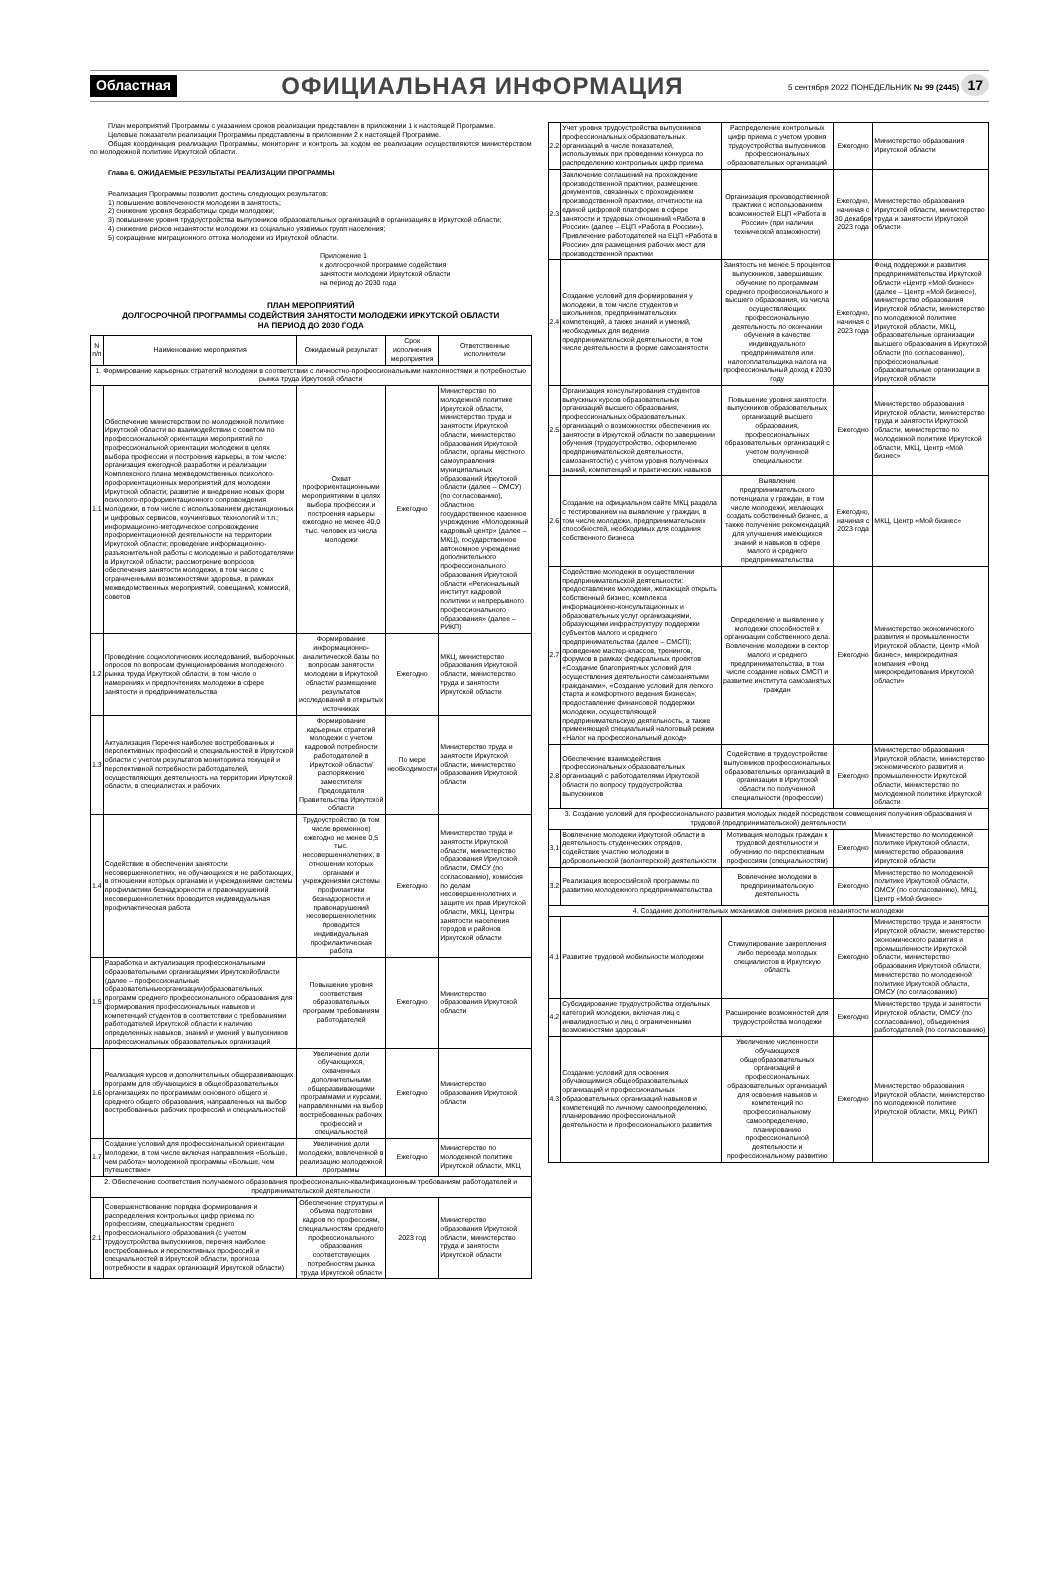Областная ОФИЦИАЛЬНАЯ ИНФОРМАЦИЯ 5 сентября 2022 ПОНЕДЕЛЬНИК № 99 (2445) 17
План мероприятий Программы с указанием сроков реализации представлен в приложении 1 к настоящей Программе.
Целевые показатели реализации Программы представлены в приложении 2 к настоящей Программе.
Общая координация реализации Программы, мониторинг и контроль за ходом ее реализации осуществляются министерством по молодежной политике Иркутской области.
Глава 6. ОЖИДАЕМЫЕ РЕЗУЛЬТАТЫ РЕАЛИЗАЦИИ ПРОГРАММЫ
Реализация Программы позволит достичь следующих результатов:
1) повышение вовлеченности молодежи в занятость;
2) снижение уровня безработицы среди молодежи;
3) повышение уровня трудоустройства выпускников образовательных организаций в организациях в Иркутской области;
4) снижение рисков незанятости молодежи из социально уязвимых групп населения;
5) сокращение миграционного оттока молодежи из Иркутской области.
Приложение 1
к долгосрочной программе содействия
занятости молодежи Иркутской области
на период до 2030 года
ПЛАН МЕРОПРИЯТИЙ
ДОЛГОСРОЧНОЙ ПРОГРАММЫ СОДЕЙСТВИЯ ЗАНЯТОСТИ МОЛОДЕЖИ ИРКУТСКОЙ ОБЛАСТИ
НА ПЕРИОД ДО 2030 ГОДА
| N п/п | Наименование мероприятия | Ожидаемый результат | Срок исполнения мероприятия | Ответственные исполнители |
| --- | --- | --- | --- | --- |
| 1. Формирование карьерных стратегий молодежи в соответствии с личностно-профессиональными наклонностями и потребностью рынка труда Иркутской области | | | | |
| 1.1 | Обеспечение министерством по молодежной политике Иркутской области во взаимодействии с советом по профессиональной ориентации мероприятий по профессиональной ориентации молодежи в целях выбора профессии и построения карьеры, в том числе: организация ежегодной разработки и реализации Комплексного плана межведомственных психолого-профориентационных мероприятий для молодежи Иркутской области; развитие и внедрение новых форм психолого-профориентационного сопровождения молодежи, в том числе с использованием дистанционных и цифровых сервисов, коучинговых технологий и т.п.; информационно-методическое сопровождение профориентационной деятельности на территории Иркутской области; проведение информационно-разъяснительной работы с молодежью и работодателями в Иркутской области; рассмотрение вопросов обеспечения занятости молодежи, в том числе с ограниченными возможностями здоровья, в рамках межведомственных мероприятий, совещаний, комиссий, советов | Охват профориентационными мероприятиями в целях выбора профессии и построения карьеры ежегодно не менее 40,0 тыс. человек из числа молодежи | Ежегодно | Министерство по молодежной политике Иркутской области, министерство труда и занятости Иркутской области, министерство образования Иркутской области, органы местного самоуправления муниципальных образований Иркутской области (далее – ОМСУ) (по согласованию), областное государственное казенное учреждение «Молодежный кадровый центр» (далее – МКЦ), государственное автономное учреждение дополнительного профессионального образования Иркутской области «Региональный институт кадровой политики и непрерывного профессионального образования» (далее – РИКП) |
| 1.2 | Проведение социологических исследований, выборочных опросов по вопросам функционирования молодежного рынка труда Иркутской области, в том числе о намерениях и предпочтениях молодежи в сфере занятости и предпринимательства | Формирование информационно-аналитической базы по вопросам занятости молодежи в Иркутской области/ размещение результатов исследований в открытых источниках | Ежегодно | МКЦ, министерство образования Иркутской области, министерство труда и занятости Иркутской области |
| 1.3 | Актуализация Перечня наиболее востребованных и перспективных профессий и специальностей в Иркутской области с учетом результатов мониторинга текущей и перспективной потребности работодателей, осуществляющих деятельность на территории Иркутской области, в специалистах и рабочих | Формирование карьерных стратегий молодежи с учетом кадровой потребности работодателей в Иркутской области/распоряжение заместителя Председателя Правительства Иркутской области | По мере необходимости | Министерство труда и занятости Иркутской области, министерство образования Иркутской области |
| 1.4 | Содействие в обеспечении занятости несовершеннолетних, не обучающихся и не работающих, в отношении которых органами и учреждениями системы профилактики безнадзорности и правонарушений несовершеннолетних проводится индивидуальная профилактическая работа | Трудоустройство (в том числе временное) ежегодно не менее 0,5 тыс. несовершеннолетних, в отношении которых органами и учреждениями системы профилактики безнадзорности и правонарушений несовершеннолетних проводится индивидуальная профилактическая работа | Ежегодно | Министерство труда и занятости Иркутской области, министерство образования Иркутской области, ОМСУ (по согласованию), комиссия по делам несовершеннолетних и защите их прав Иркутской области, МКЦ, Центры занятости населения городов и районов Иркутской области |
| 1.5 | Разработка и актуализация профессиональными образовательными организациями Иркутскойобласти (далее – профессиональные образовательныеорганизации)образовательных программ среднего профессионального образования для формирования профессиональных навыков и компетенций студентов в соответствии с требованиями работодателей Иркутской области к наличию определенных навыков, знаний и умений у выпускников профессиональных образовательных организаций | Повышение уровня соответствия образовательных программ требованиям работодателей | Ежегодно | Министерство образования Иркутской области |
| 1.6 | Реализация курсов и дополнительных общеразвивающих программ для обучающихся в общеобразовательных организациях по программам основного общего и среднего общего образования, направленных на выбор востребованных рабочих профессий и специальностей | Увеличение доли обучающихся, охваченных дополнительными общеразвивающими программами и курсами, направленными на выбор востребованных рабочих профессий и специальностей | Ежегодно | Министерство образования Иркутской области |
| 1.7 | Создание условий для профессиональной ориентации молодежи, в том числе включая направления «Больше, чем работа» молодежной программы «Больше, чем путешествие» | Увеличение доли молодежи, вовлеченной в реализацию молодежной программы | Ежегодно | Министерство по молодежной политике Иркутской области, МКЦ |
| 2. Обеспечение соответствия получаемого образования профессионально-квалификационным требованиям работодателей и предпринимательской деятельности | | | | |
| 2.1 | Совершенствование порядка формирования и распределения контрольных цифр приема по профессиям, специальностям среднего профессионального образования (с учетом трудоустройства выпускников, перечня наиболее востребованных и перспективных профессий и специальностей в Иркутской области, прогноза потребности в кадрах организаций Иркутской области) | Обеспечение структуры и объема подготовки кадров по профессиям, специальностям среднего профессионального образования соответствующих потребностям рынка труда Иркутской области | 2023 год | Министерство образования Иркутской области, министерство труда и занятости Иркутской области |
| 2.2 | Учет уровня трудоустройства выпускников профессиональных образовательных организаций в числе показателей, используемых при проведении конкурса по распределению контрольных цифр приема | Распределение контрольных цифр приема с учетом уровня трудоустройства выпускников профессиональных образовательных организаций | Ежегодно | Министерство образования Иркутской области |
| 2.3 | Заключение соглашений на прохождение производственной практики, размещение документов, связанных с прохождением производственной практики, отчетности на единой цифровой платформе в сфере занятости и трудовых отношений «Работа в России» (далее – ЕЦП «Работа в России»). Привлечение работодателей на ЕЦП «Работа в России» для размещения рабочих мест для производственной практики | Организация производственной практики с использованием возможностей ЕЦП «Работа в России» (при наличии технической возможности) | Ежегодно, начиная с 30 декабря 2023 года | Министерство образования Иркутской области, министерство труда и занятости Иркутской области |
| 2.4 | Создание условий для формирования у молодежи, в том числе студентов и школьников, предпринимательских компетенций, а также знаний и умений, необходимых для ведения предпринимательской деятельности, в том числе деятельности в форме самозанятости | Занятость не менее 5 процентов выпускников, завершивших обучение по программам среднего профессионального и высшего образования, из числа осуществляющих профессиональную деятельность по окончании обучения в качестве индивидуального предпринимателя или налогоплательщика налога на профессиональный доход к 2030 году | Ежегодно, начиная с 2023 года | Фонд поддержки и развития предпринимательства Иркутской области «Центр «Мой бизнес» (далее – Центр «Мой бизнес»), министерство образования Иркутской области, министерство по молодежной политике Иркутской области, МКЦ, образовательные организации высшего образования в Иркутской области (по согласованию), профессиональные образовательные организации в Иркутской области |
| 2.5 | Организация консультирования студентов выпускных курсов образовательных организаций высшего образования, профессиональных образовательных организаций о возможностях обеспечения их занятости в Иркутской области по завершении обучения (трудоустройство, оформление предпринимательской деятельности, самозанятости) с учетом уровня полученных знаний, компетенций и практических навыков | Повышение уровня занятости выпускников образовательных организаций высшего образования, профессиональных образовательных организаций с учетом полученной специальности | Ежегодно | Министерство образования Иркутской области, министерство труда и занятости Иркутской области, министерство по молодежной политике Иркутской области, МКЦ, Центр «Мой бизнес» |
| 2.6 | Создание на официальном сайте МКЦ раздела с тестированием на выявление у граждан, в том числе молодежи, предпринимательских способностей, необходимых для создания собственного бизнеса | Выявление предпринимательского потенциала у граждан, в том числе молодежи, желающих создать собственный бизнес, а также получение рекомендаций для улучшения имеющихся знаний и навыков в сфере малого и среднего предпринимательства | Ежегодно, начиная с 2023 года | МКЦ, Центр «Мой бизнес» |
| 2.7 | Содействие молодежи в осуществлении предпринимательской деятельности: предоставление молодежи, желающей открыть собственный бизнес, комплекса информационно-консультационных и образовательных услуг организациями, образующими инфраструктуру поддержки субъектов малого и среднего предпринимательства (далее – СМСП); проведение мастер-классов, тренингов, форумов в рамках федеральных проектов «Создание благоприятных условий для осуществления деятельности самозанятыми гражданами», «Создание условий для легкого старта и комфортного ведения бизнеса»; предоставление финансовой поддержки молодежи, осуществляющей предпринимательскую деятельность, а также применяющей специальный налоговый режим «Налог на профессиональный доход» | Определение и выявление у молодежи способностей к организации собственного дела. Вовлечение молодежи в сектор малого и среднего предпринимательства, в том числе создание новых СМСП и развитие института самозанятых граждан | Ежегодно | Министерство экономического развития и промышленности Иркутской области, Центр «Мой бизнес», микрокредитная компания «Фонд микрокредитования Иркутской области» |
| 2.8 | Обеспечение взаимодействия профессиональных образовательных организаций с работодателями Иркутской области по вопросу трудоустройства выпускников | Содействие в трудоустройстве выпускников профессиональных образовательных организаций в организации в Иркутской области по полученной специальности (профессии) | Ежегодно | Министерство образования Иркутской области, министерство экономического развития и промышленности Иркутской области, министерство по молодежной политике Иркутской области |
| 3. Создание условий для профессионального развития молодых людей посредством совмещения получения образования и трудовой (предпринимательской) деятельности | | | | |
| 3.1 | Вовлечение молодежи Иркутской области в деятельность студенческих отрядов, содействие участию молодежи в добровольческой (волонтерской) деятельности | Мотивация молодых граждан к трудовой деятельности и обучению по перспективным профессиям (специальностям) | Ежегодно | Министерство по молодежной политике Иркутской области, министерство образования Иркутской области |
| 3.2 | Реализация всероссийской программы по развитию молодежного предпринимательства | Вовлечение молодежи в предпринимательскую деятельность | Ежегодно | Министерство по молодежной политике Иркутской области, ОМСУ (по согласованию), МКЦ, Центр «Мой бизнес» |
| 4. Создание дополнительных механизмов снижения рисков незанятости молодежи | | | | |
| 4.1 | Развитие трудовой мобильности молодежи | Стимулирование закрепления либо переезда молодых специалистов в Иркутскую область | Ежегодно | Министерство труда и занятости Иркутской области, министерство экономического развития и промышленности Иркутской области, министерство образования Иркутской области, министерство по молодежной политике Иркутской области, ОМСУ (по согласованию) |
| 4.2 | Субсидирование трудоустройства отдельных категорий молодежи, включая лиц с инвалидностью и лиц с ограниченными возможностями здоровья | Расширение возможностей для трудоустройства молодежи | Ежегодно | Министерство труда и занятости Иркутской области, ОМСУ (по согласованию), объединения работодателей (по согласованию) |
| 4.3 | Создание условий для освоения обучающимися общеобразовательных организаций и профессиональных образовательных организаций навыков и компетенций по личному самоопределению, планированию профессиональной деятельности и профессионального развития | Увеличение численности обучающихся общеобразовательных организаций и профессиональных образовательных организаций для освоения навыков и компетенций по профессиональному самоопределению, планированию профессиональной деятельности и профессиональному развитию | Ежегодно | Министерство образования Иркутской области, министерство по молодежной политике Иркутской области, МКЦ, РИКП |